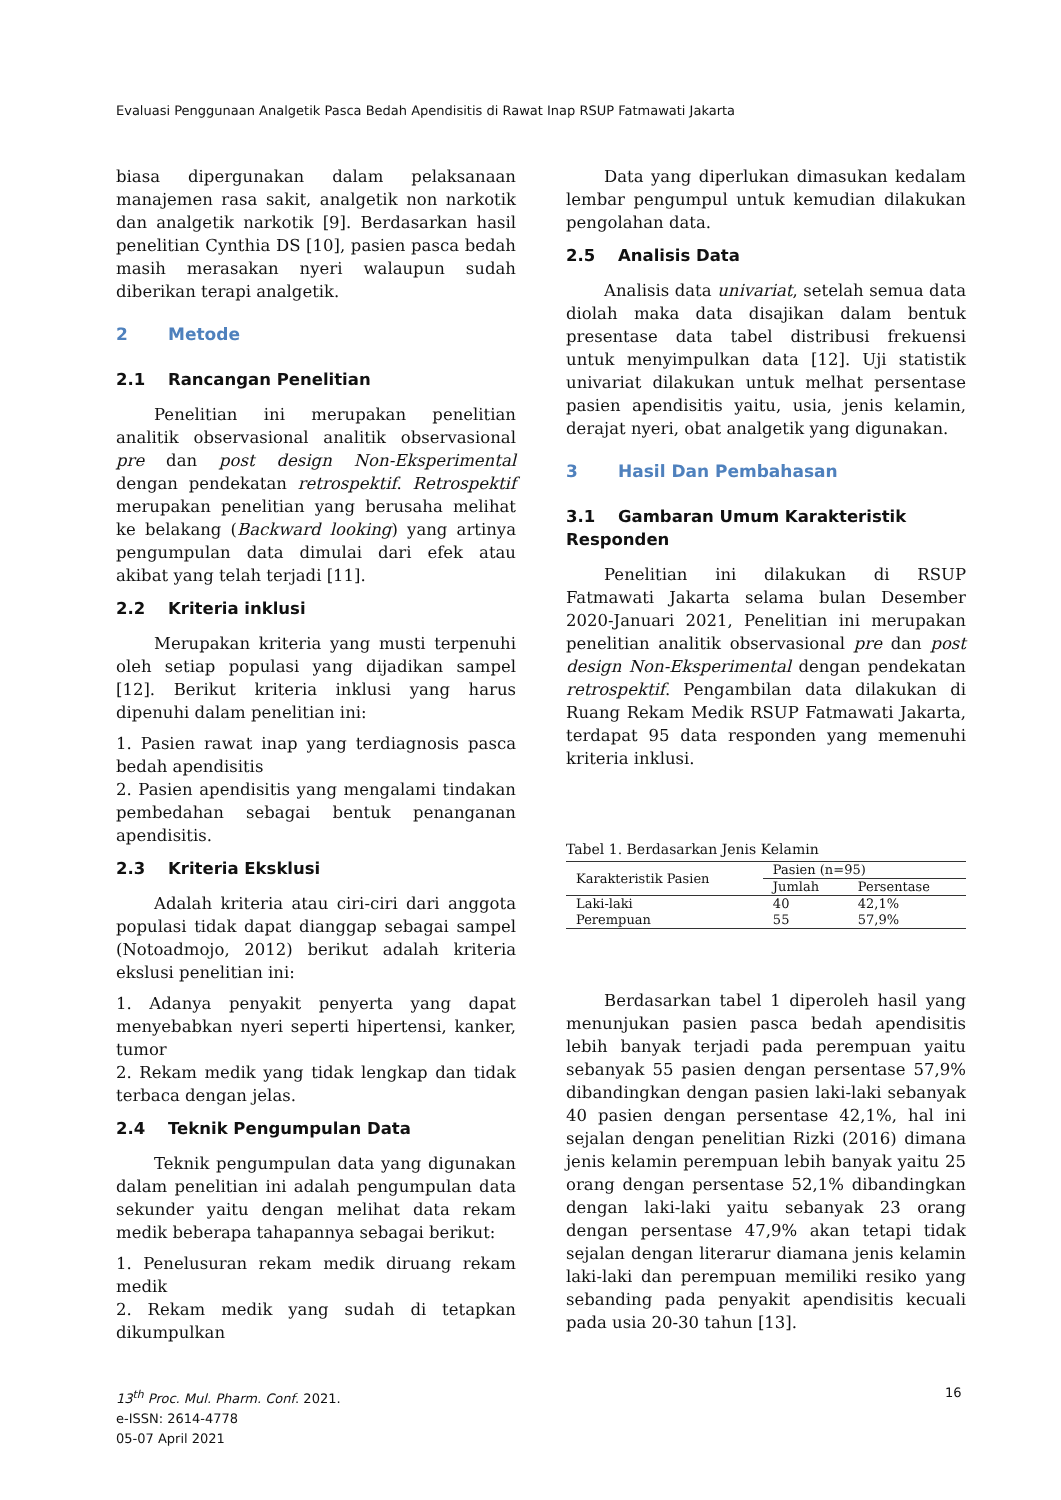Evaluasi Penggunaan Analgetik Pasca Bedah Apendisitis di Rawat Inap RSUP Fatmawati Jakarta
biasa dipergunakan dalam pelaksanaan manajemen rasa sakit, analgetik non narkotik dan analgetik narkotik [9]. Berdasarkan hasil penelitian Cynthia DS [10], pasien pasca bedah masih merasakan nyeri walaupun sudah diberikan terapi analgetik.
2 Metode
2.1 Rancangan Penelitian
Penelitian ini merupakan penelitian analitik observasional analitik observasional pre dan post design Non-Eksperimental dengan pendekatan retrospektif. Retrospektif merupakan penelitian yang berusaha melihat ke belakang (Backward looking) yang artinya pengumpulan data dimulai dari efek atau akibat yang telah terjadi [11].
2.2 Kriteria inklusi
Merupakan kriteria yang musti terpenuhi oleh setiap populasi yang dijadikan sampel [12]. Berikut kriteria inklusi yang harus dipenuhi dalam penelitian ini:
1. Pasien rawat inap yang terdiagnosis pasca bedah apendisitis
2. Pasien apendisitis yang mengalami tindakan pembedahan sebagai bentuk penanganan apendisitis.
2.3 Kriteria Eksklusi
Adalah kriteria atau ciri-ciri dari anggota populasi tidak dapat dianggap sebagai sampel (Notoadmojo, 2012) berikut adalah kriteria ekslusi penelitian ini:
1. Adanya penyakit penyerta yang dapat menyebabkan nyeri seperti hipertensi, kanker, tumor
2. Rekam medik yang tidak lengkap dan tidak terbaca dengan jelas.
2.4 Teknik Pengumpulan Data
Teknik pengumpulan data yang digunakan dalam penelitian ini adalah pengumpulan data sekunder yaitu dengan melihat data rekam medik beberapa tahapannya sebagai berikut:
1. Penelusuran rekam medik diruang rekam medik
2. Rekam medik yang sudah di tetapkan dikumpulkan
Data yang diperlukan dimasukan kedalam lembar pengumpul untuk kemudian dilakukan pengolahan data.
2.5 Analisis Data
Analisis data univariat, setelah semua data diolah maka data disajikan dalam bentuk presentase data tabel distribusi frekuensi untuk menyimpulkan data [12]. Uji statistik univariat dilakukan untuk melhat persentase pasien apendisitis yaitu, usia, jenis kelamin, derajat nyeri, obat analgetik yang digunakan.
3 Hasil Dan Pembahasan
3.1 Gambaran Umum Karakteristik Responden
Penelitian ini dilakukan di RSUP Fatmawati Jakarta selama bulan Desember 2020-Januari 2021, Penelitian ini merupakan penelitian analitik observasional pre dan post design Non-Eksperimental dengan pendekatan retrospektif. Pengambilan data dilakukan di Ruang Rekam Medik RSUP Fatmawati Jakarta, terdapat 95 data responden yang memenuhi kriteria inklusi.
Tabel 1. Berdasarkan Jenis Kelamin
| Karakteristik Pasien | Pasien (n=95) | |
| --- | --- | --- |
| | Jumlah | Persentase |
| Laki-laki | 40 | 42,1% |
| Perempuan | 55 | 57,9% |
Berdasarkan tabel 1 diperoleh hasil yang menunjukan pasien pasca bedah apendisitis lebih banyak terjadi pada perempuan yaitu sebanyak 55 pasien dengan persentase 57,9% dibandingkan dengan pasien laki-laki sebanyak 40 pasien dengan persentase 42,1%, hal ini sejalan dengan penelitian Rizki (2016) dimana jenis kelamin perempuan lebih banyak yaitu 25 orang dengan persentase 52,1% dibandingkan dengan laki-laki yaitu sebanyak 23 orang dengan persentase 47,9% akan tetapi tidak sejalan dengan literarur diamana jenis kelamin laki-laki dan perempuan memiliki resiko yang sebanding pada penyakit apendisitis kecuali pada usia 20-30 tahun [13].
13<sup>th</sup> Proc. Mul. Pharm. Conf. 2021.
e-ISSN: 2614-4778
05-07 April 2021
16